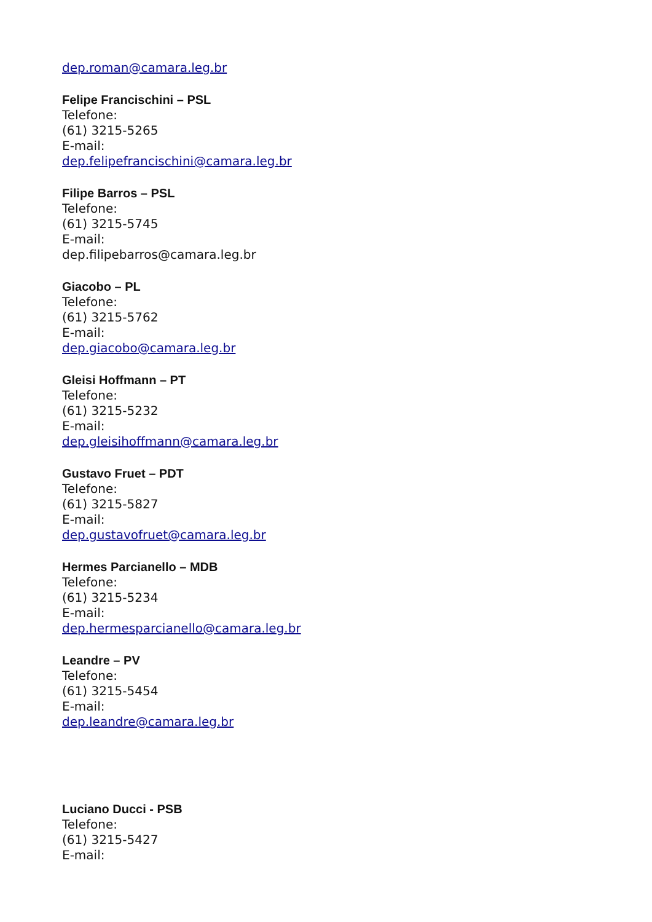dep.roman@camara.leg.br
Felipe Francischini – PSL
Telefone:
(61) 3215-5265
E-mail:
dep.felipefrancischini@camara.leg.br
Filipe Barros – PSL
Telefone:
(61) 3215-5745
E-mail:
dep.filipebarros@camara.leg.br
Giacobo – PL
Telefone:
(61) 3215-5762
E-mail:
dep.giacobo@camara.leg.br
Gleisi Hoffmann – PT
Telefone:
(61) 3215-5232
E-mail:
dep.gleisihoffmann@camara.leg.br
Gustavo Fruet – PDT
Telefone:
(61) 3215-5827
E-mail:
dep.gustavofruet@camara.leg.br
Hermes Parcianello – MDB
Telefone:
(61) 3215-5234
E-mail:
dep.hermesparcianello@camara.leg.br
Leandre – PV
Telefone:
(61) 3215-5454
E-mail:
dep.leandre@camara.leg.br
Luciano Ducci - PSB
Telefone:
(61) 3215-5427
E-mail: